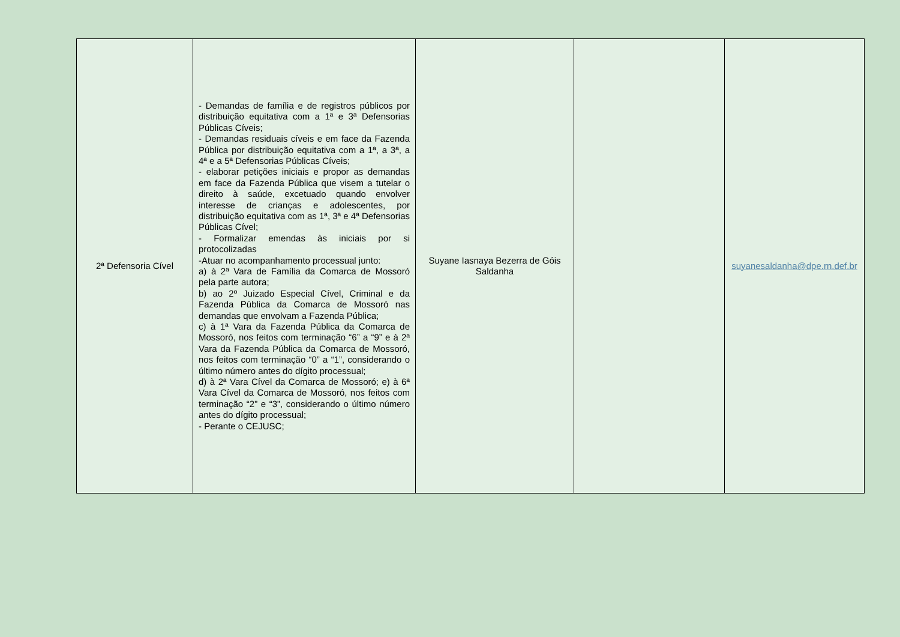| 2ª Defensoria Cível | - Demandas de família e de registros públicos por distribuição equitativa com a 1ª e 3ª Defensorias Públicas Cíveis; - Demandas residuais cíveis e em face da Fazenda Pública por distribuição equitativa com a 1ª, a 3ª, a 4ª e a 5ª Defensorias Públicas Cíveis; - elaborar petições iniciais e propor as demandas em face da Fazenda Pública que visem a tutelar o direito à saúde, excetuado quando envolver interesse de crianças e adolescentes, por distribuição equitativa com as 1ª, 3ª e 4ª Defensorias Públicas Cível; - Formalizar emendas às iniciais por si protocolizadas -Atuar no acompanhamento processual junto: a) à 2ª Vara de Família da Comarca de Mossoró pela parte autora; b) ao 2º Juizado Especial Cível, Criminal e da Fazenda Pública da Comarca de Mossoró nas demandas que envolvam a Fazenda Pública; c) à 1ª Vara da Fazenda Pública da Comarca de Mossoró, nos feitos com terminação “6” a “9” e à 2ª Vara da Fazenda Pública da Comarca de Mossoró, nos feitos com terminação “0” a “1”, considerando o último número antes do dígito processual; d) à 2ª Vara Cível da Comarca de Mossoró; e) à 6ª Vara Cível da Comarca de Mossoró, nos feitos com terminação “2” e “3”, considerando o último número antes do dígito processual; - Perante o CEJUSC; | Suyane Iasnaya Bezerra de Góis Saldanha | | suyanesaldanha@dpe.rn.def.br |